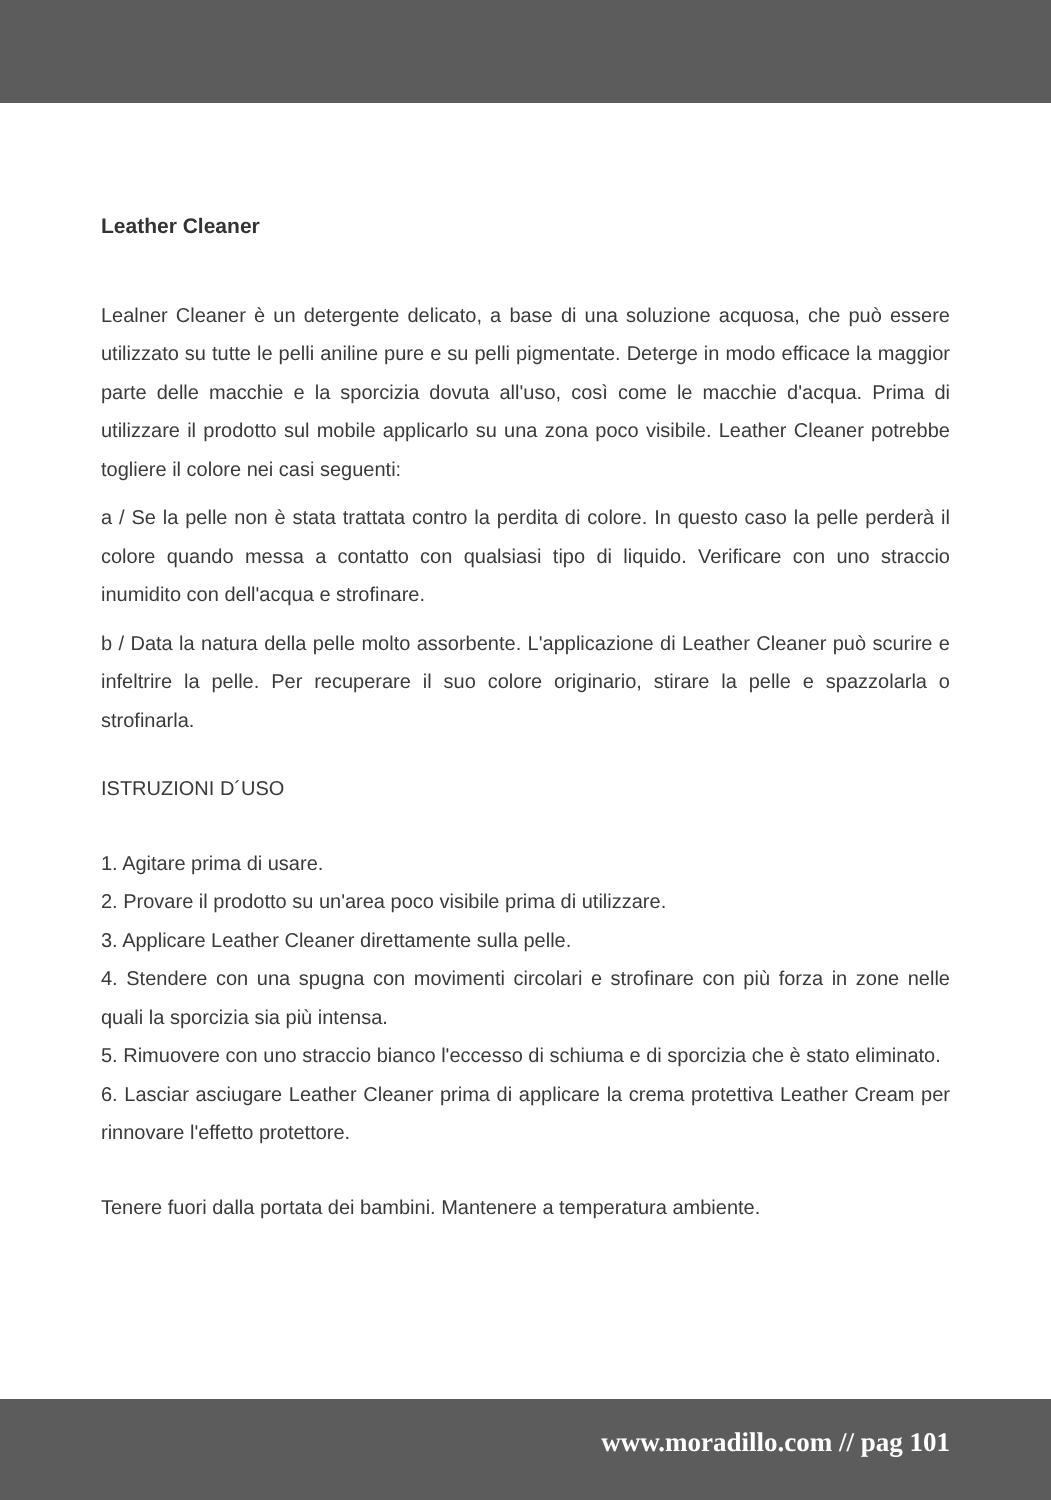Leather Cleaner
Lealner Cleaner è un detergente delicato, a base di una soluzione acquosa, che può essere utilizzato su tutte le pelli aniline pure e su pelli pigmentate. Deterge in modo efficace la maggior parte delle macchie e la sporcizia dovuta all'uso, così come le macchie d'acqua. Prima di utilizzare il prodotto sul mobile applicarlo su una zona poco visibile. Leather Cleaner potrebbe togliere il colore nei casi seguenti:
a / Se la pelle non è stata trattata contro la perdita di colore. In questo caso la pelle perderà il colore quando messa a contatto con qualsiasi tipo di liquido. Verificare con uno straccio inumidito con dell'acqua e strofinare.
b / Data la natura della pelle molto assorbente. L'applicazione di Leather Cleaner può scurire e infeltrire la pelle. Per recuperare il suo colore originario, stirare la pelle e spazzolarla o strofinarla.
ISTRUZIONI D´USO
1. Agitare prima di usare.
2. Provare il prodotto su un'area poco visibile prima di utilizzare.
3. Applicare Leather Cleaner direttamente sulla pelle.
4. Stendere con una spugna con movimenti circolari e strofinare con più forza in zone nelle quali la sporcizia sia più intensa.
5. Rimuovere con uno straccio bianco l'eccesso di schiuma e di sporcizia che è stato eliminato.
6. Lasciar asciugare Leather Cleaner prima di applicare la crema protettiva Leather Cream per rinnovare l'effetto protettore.
Tenere fuori dalla portata dei bambini. Mantenere a temperatura ambiente.
www.moradillo.com // pag 101